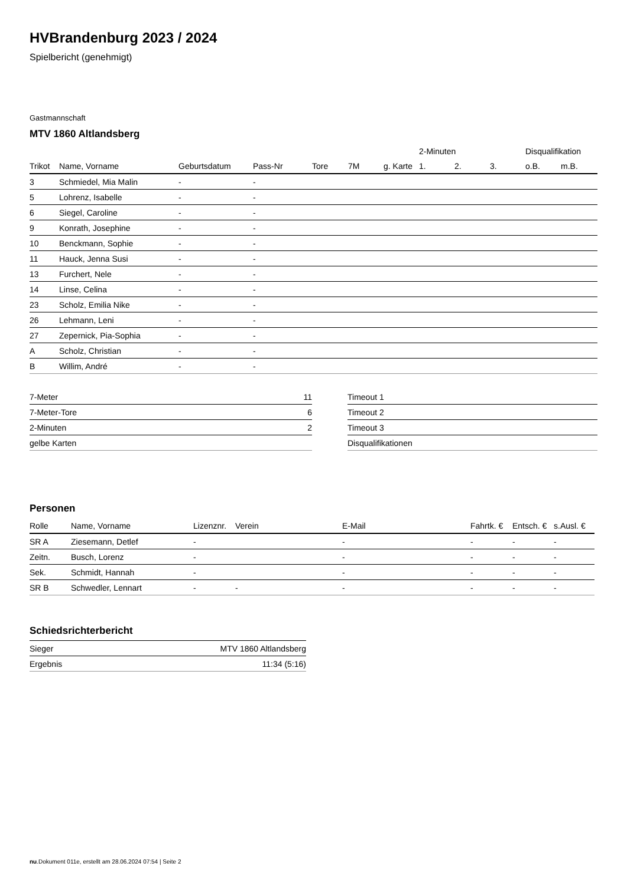HVBrandenburg 2023 / 2024
Spielbericht (genehmigt)
Gastmannschaft
MTV 1860 Altlandsberg
| | | | | | | | 2-Minuten | | | Disqualifikation | |
| --- | --- | --- | --- | --- | --- | --- | --- | --- | --- | --- | --- |
| Trikot | Name, Vorname | Geburtsdatum | Pass-Nr | Tore | 7M | g. Karte | 1. | 2. | 3. | o.B. | m.B. |
| 3 | Schmiedel, Mia Malin | - | - | | | | | | | | |
| 5 | Lohrenz, Isabelle | - | - | | | | | | | | |
| 6 | Siegel, Caroline | - | - | | | | | | | | |
| 9 | Konrath, Josephine | - | - | | | | | | | | |
| 10 | Benckmann, Sophie | - | - | | | | | | | | |
| 11 | Hauck, Jenna Susi | - | - | | | | | | | | |
| 13 | Furchert, Nele | - | - | | | | | | | | |
| 14 | Linse, Celina | - | - | | | | | | | | |
| 23 | Scholz, Emilia Nike | - | - | | | | | | | | |
| 26 | Lehmann, Leni | - | - | | | | | | | | |
| 27 | Zepernick, Pia-Sophia | - | - | | | | | | | | |
| A | Scholz, Christian | - | - | | | | | | | | |
| B | Willim, André | - | - | | | | | | | | |
| 7-Meter | 11 |
| 7-Meter-Tore | 6 |
| 2-Minuten | 2 |
| gelbe Karten | |
| Timeout 1 |
| Timeout 2 |
| Timeout 3 |
| Disqualifikationen |
Personen
| Rolle | Name, Vorname | Lizenznr. | Verein | E-Mail | Fahrtk. € | Entsch. € | s.Ausl. € |
| --- | --- | --- | --- | --- | --- | --- | --- |
| SR A | Ziesemann, Detlef | - | | - | - | - | - |
| Zeitn. | Busch, Lorenz | - | | - | - | - | - |
| Sek. | Schmidt, Hannah | - | | - | - | - | - |
| SR B | Schwedler, Lennart | - | - | - | - | - | - |
Schiedsrichterbericht
| Sieger | MTV 1860 Altlandsberg |
| Ergebnis | 11:34 (5:16) |
nu.Dokument 011e, erstellt am 28.06.2024 07:54 | Seite 2